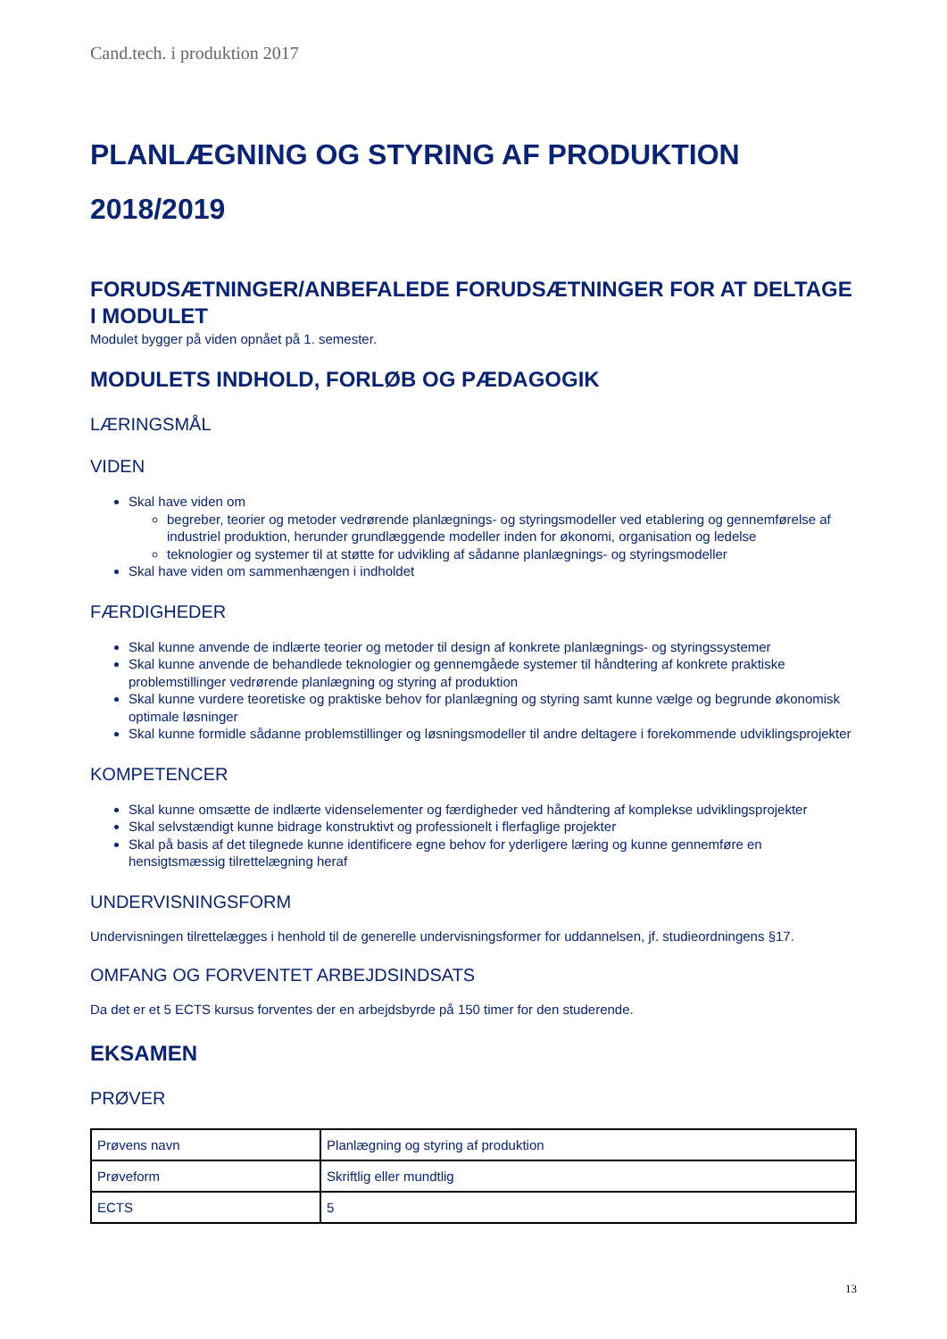Cand.tech. i produktion 2017
PLANLÆGNING OG STYRING AF PRODUKTION
2018/2019
FORUDSÆTNINGER/ANBEFALEDE FORUDSÆTNINGER FOR AT DELTAGE I MODULET
Modulet bygger på viden opnået på 1. semester.
MODULETS INDHOLD, FORLØB OG PÆDAGOGIK
LÆRINGSMÅL
VIDEN
Skal have viden om
begreber, teorier og metoder vedrørende planlægnings- og styringsmodeller ved etablering og gennemførelse af industriel produktion, herunder grundlæggende modeller inden for økonomi, organisation og ledelse
teknologier og systemer til at støtte for udvikling af sådanne planlægnings- og styringsmodeller
Skal have viden om sammenhængen i indholdet
FÆRDIGHEDER
Skal kunne anvende de indlærte teorier og metoder til design af konkrete planlægnings- og styringssystemer
Skal kunne anvende de behandlede teknologier og gennemgåede systemer til håndtering af konkrete praktiske problemstillinger vedrørende planlægning og styring af produktion
Skal kunne vurdere teoretiske og praktiske behov for planlægning og styring samt kunne vælge og begrunde økonomisk optimale løsninger
Skal kunne formidle sådanne problemstillinger og løsningsmodeller til andre deltagere i forekommende udviklingsprojekter
KOMPETENCER
Skal kunne omsætte de indlærte videnselementer og færdigheder ved håndtering af komplekse udviklingsprojekter
Skal selvstændigt kunne bidrage konstruktivt og professionelt i flerfaglige projekter
Skal på basis af det tilegnede kunne identificere egne behov for yderligere læring og kunne gennemføre en hensigtsmæssig tilrettelægning heraf
UNDERVISNINGSFORM
Undervisningen tilrettelægges i henhold til de generelle undervisningsformer for uddannelsen, jf. studieordningens §17.
OMFANG OG FORVENTET ARBEJDSINDSATS
Da det er et 5 ECTS kursus forventes der en arbejdsbyrde på 150 timer for den studerende.
EKSAMEN
PRØVER
| Prøvens navn | Planlægning og styring af produktion |
| Prøveform | Skriftlig eller mundtlig |
| ECTS | 5 |
13